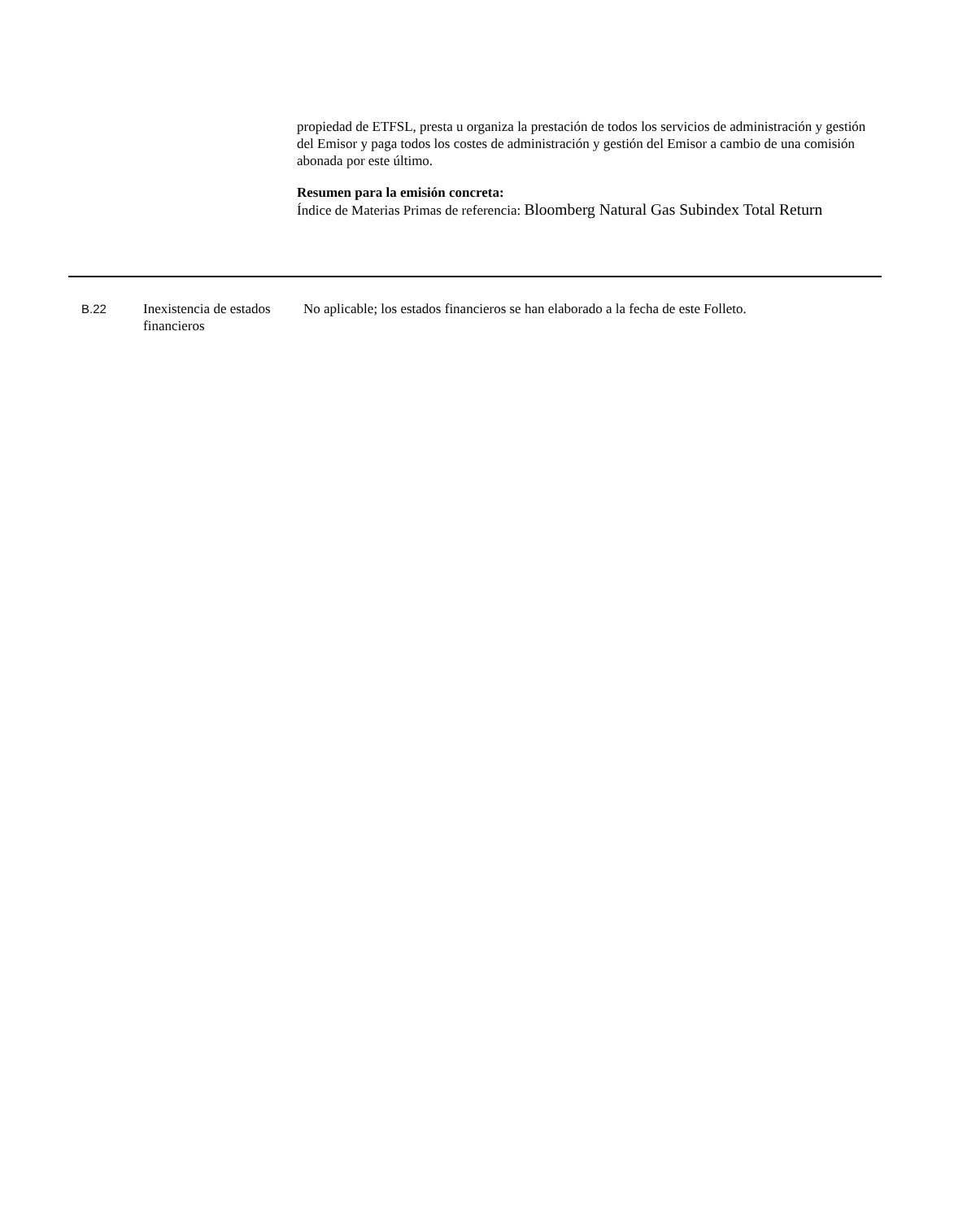propiedad de ETFSL, presta u organiza la prestación de todos los servicios de administración y gestión del Emisor y paga todos los costes de administración y gestión del Emisor a cambio de una comisión abonada por este último.
Resumen para la emisión concreta:
Índice de Materias Primas de referencia: Bloomberg Natural Gas Subindex Total Return
| B.22 | Inexistencia de estados financieros | No aplicable; los estados financieros se han elaborado a la fecha de este Folleto. |